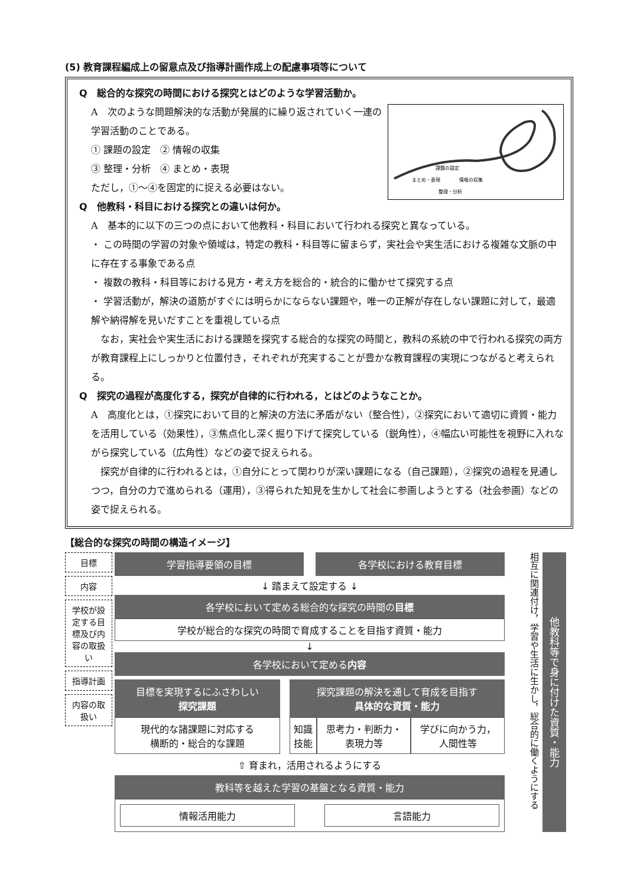(5) 教育課程編成上の留意点及び指導計画作成上の配慮事項等について
Q　総合的な探究の時間における探究とはどのような学習活動か。
課題の設定
まとめ・表現
情報の収集
整理・分析
A　次のような問題解決的な活動が発展的に繰り返されていく一連の学習活動のことである。
① 課題の設定　② 情報の収集
③ 整理・分析　④ まとめ・表現
ただし，①～④を固定的に捉える必要はない。
Q　他教科・科目における探究との違いは何か。
A　基本的に以下の三つの点において他教科・科目において行われる探究と異なっている。
・ この時間の学習の対象や領域は，特定の教科・科目等に留まらず，実社会や実生活における複雑な文脈の中に存在する事象である点
・ 複数の教科・科目等における見方・考え方を総合的・統合的に働かせて探究する点
・ 学習活動が，解決の道筋がすぐには明らかにならない課題や，唯一の正解が存在しない課題に対して，最適解や納得解を見いだすことを重視している点
　なお，実社会や実生活における課題を探究する総合的な探究の時間と，教科の系統の中で行われる探究の両方が教育課程上にしっかりと位置付き，それぞれが充実することが豊かな教育課程の実現につながると考えられる。
Q　探究の過程が高度化する，探究が自律的に行われる，とはどのようなことか。
A　高度化とは，①探究において目的と解決の方法に矛盾がない（整合性），②探究において適切に資質・能力を活用している（効果性），③焦点化し深く掘り下げて探究している（鋭角性），④幅広い可能性を視野に入れながら探究している（広角性）などの姿で捉えられる。
　探究が自律的に行われるとは，①自分にとって関わりが深い課題になる（自己課題），②探究の過程を見通しつつ，自分の力で進められる（運用），③得られた知見を生かして社会に参画しようとする（社会参画）などの姿で捉えられる。
【総合的な探究の時間の構造イメージ】
目標
内容
学校が設定する目標及び内容の取扱い
指導計画
内容の取扱い
学習指導要領の目標 各学校における教育目標
↓ 踏まえて設定する ↓
各学校において定める総合的な探究の時間の目標
学校が総合的な探究の時間で育成することを目指す資質・能力
↓
各学校において定める内容
目標を実現するにふさわしい
探究課題
現代的な諸課題に対応する
横断的・総合的な課題
探究課題の解決を通して育成を目指す
具体的な資質・能力
知識
技能
思考力・判断力・
表現力等
学びに向かう力，
人間性等
⇧ 育まれ，活用されるようにする
教科等を越えた学習の基盤となる資質・能力
情報活用能力 言語能力
相互に関連付け，学習や生活に生かし，総合的に働くようにする
他教科等で身に付けた資質・能力